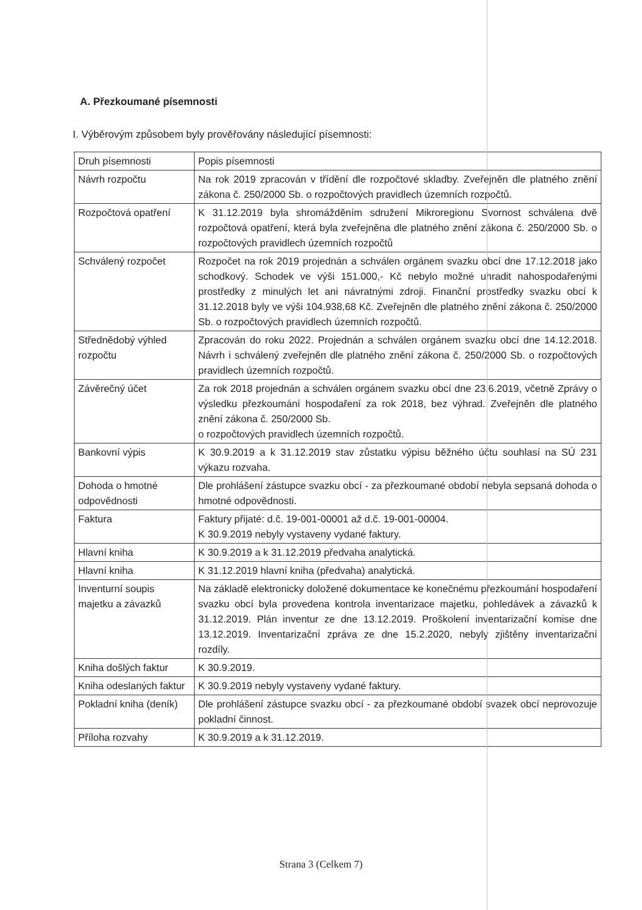A. Přezkoumané písemnosti
I. Výběrovým způsobem byly prověřovány následující písemnosti:
| Druh písemnosti | Popis písemnosti |
| --- | --- |
| Návrh rozpočtu | Na rok 2019 zpracován v třídění dle rozpočtové skladby. Zveřejněn dle platného znění zákona č. 250/2000 Sb. o rozpočtových pravidlech územních rozpočtů. |
| Rozpočtová opatření | K 31.12.2019 byla shromážděním sdružení Mikroregionu Svornost schválena dvě rozpočtová opatření, která byla zveřejněna dle platného znění zákona č. 250/2000 Sb. o rozpočtových pravidlech územních rozpočtů |
| Schválený rozpočet | Rozpočet na rok 2019 projednán a schválen orgánem svazku obcí dne 17.12.2018 jako schodkový. Schodek ve výši 151.000,- Kč nebylo možné uhradit nahospodařenými prostředky z minulých let ani návratnými zdroji. Finanční prostředky svazku obcí k 31.12.2018 byly ve výši 104.938,68 Kč. Zveřejněn dle platného znění zákona č. 250/2000 Sb. o rozpočtových pravidlech územních rozpočtů. |
| Střednědobý výhled rozpočtu | Zpracován do roku 2022. Projednán a schválen orgánem svazku obcí dne 14.12.2018. Návrh i schválený zveřejněn dle platného znění zákona č. 250/2000 Sb. o rozpočtových pravidlech územních rozpočtů. |
| Závěrečný účet | Za rok 2018 projednán a schválen orgánem svazku obcí dne 23.6.2019, včetně Zprávy o výsledku přezkoumání hospodaření za rok 2018, bez výhrad. Zveřejněn dle platného znění zákona č. 250/2000 Sb. o rozpočtových pravidlech územních rozpočtů. |
| Bankovní výpis | K 30.9.2019 a k 31.12.2019 stav zůstatku výpisu běžného účtu souhlasí na SÚ 231 výkazu rozvaha. |
| Dohoda o hmotné odpovědnosti | Dle prohlášení zástupce svazku obcí - za přezkoumané období nebyla sepsaná dohoda o hmotné odpovědnosti. |
| Faktura | Faktury přijaté: d.č. 19-001-00001 až d.č. 19-001-00004. K 30.9.2019 nebyly vystaveny vydané faktury. |
| Hlavní kniha | K 30.9.2019 a k 31.12.2019 předvaha analytická. |
| Hlavní kniha | K 31.12.2019 hlavní kniha (předvaha) analytická. |
| Inventurní soupis majetku a závazků | Na základě elektronicky doložené dokumentace ke konečnému přezkoumání hospodaření svazku obcí byla provedena kontrola inventarizace majetku, pohledávek a závazků k 31.12.2019. Plán inventur ze dne 13.12.2019. Proškolení inventarizační komise dne 13.12.2019. Inventarizační zpráva ze dne 15.2.2020, nebyly zjištěny inventarizační rozdíly. |
| Kniha došlých faktur | K 30.9.2019. |
| Kniha odeslaných faktur | K 30.9.2019 nebyly vystaveny vydané faktury. |
| Pokladní kniha (deník) | Dle prohlášení zástupce svazku obcí - za přezkoumané období svazek obcí neprovozuje pokladní činnost. |
| Příloha rozvahy | K 30.9.2019 a k 31.12.2019. |
Strana 3 (Celkem 7)